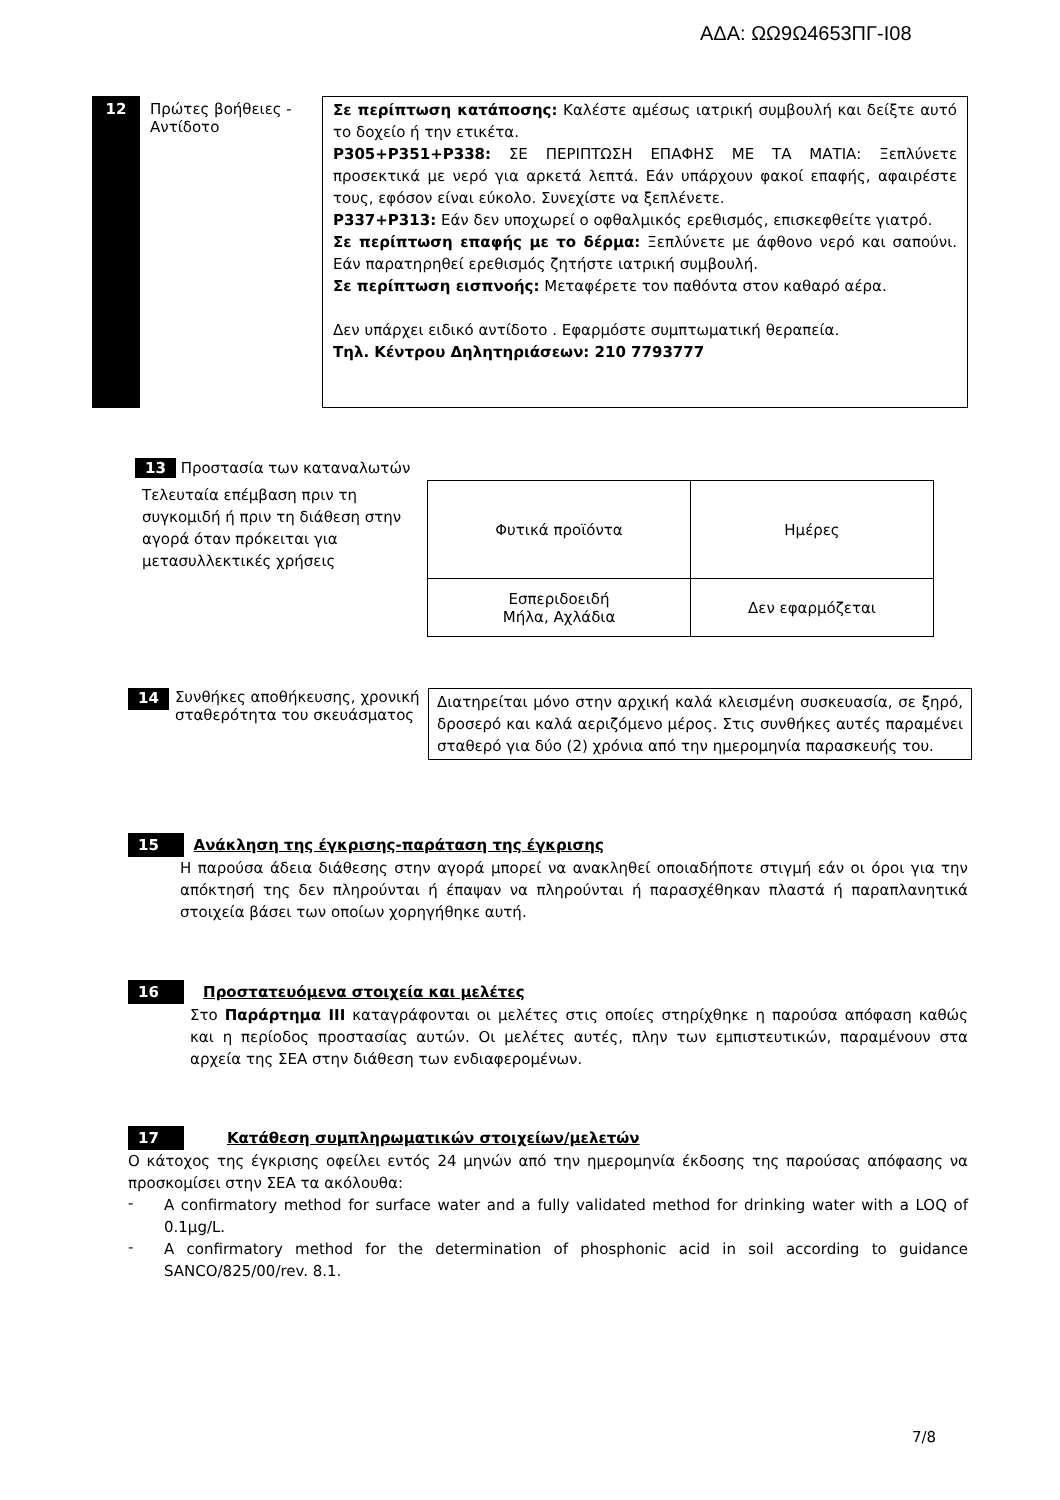ΑΔΑ: ΩΩ9Ω4653ΠΓ-Ι08
12
Πρώτες βοήθειες - Αντίδοτο
Σε περίπτωση κατάποσης: Καλέστε αμέσως ιατρική συμβουλή και δείξτε αυτό το δοχείο ή την ετικέτα.
P305+P351+P338: ΣΕ ΠΕΡΙΠΤΩΣΗ ΕΠΑΦΗΣ ΜΕ ΤΑ ΜΑΤΙΑ: Ξεπλύνετε προσεκτικά με νερό για αρκετά λεπτά. Εάν υπάρχουν φακοί επαφής, αφαιρέστε τους, εφόσον είναι εύκολο. Συνεχίστε να ξεπλένετε.
P337+P313: Εάν δεν υποχωρεί ο οφθαλμικός ερεθισμός, επισκεφθείτε γιατρό.
Σε περίπτωση επαφής με το δέρμα: Ξεπλύνετε με άφθονο νερό και σαπούνι. Εάν παρατηρηθεί ερεθισμός ζητήστε ιατρική συμβουλή.
Σε περίπτωση εισπνοής: Μεταφέρετε τον παθόντα στον καθαρό αέρα.
Δεν υπάρχει ειδικό αντίδοτο . Εφαρμόστε συμπτωματική θεραπεία.
Τηλ. Κέντρου Δηλητηριάσεων: 210 7793777
13 Προστασία των καταναλωτών
Τελευταία επέμβαση πριν τη συγκομιδή ή πριν τη διάθεση στην αγορά όταν πρόκειται για μετασυλλεκτικές χρήσεις
| Φυτικά προϊόντα | Ημέρες |
| --- | --- |
| Εσπεριδοειδή Μήλα, Αχλάδια | Δεν εφαρμόζεται |
14 Συνθήκες αποθήκευσης, χρονική σταθερότητα του σκευάσματος
Διατηρείται μόνο στην αρχική καλά κλεισμένη συσκευασία, σε ξηρό, δροσερό και καλά αεριζόμενο μέρος. Στις συνθήκες αυτές παραμένει σταθερό για δύο (2) χρόνια από την ημερομηνία παρασκευής του.
15 Ανάκληση της έγκρισης-παράταση της έγκρισης
Η παρούσα άδεια διάθεσης στην αγορά μπορεί να ανακληθεί οποιαδήποτε στιγμή εάν οι όροι για την απόκτησή της δεν πληρούνται ή έπαψαν να πληρούνται ή παρασχέθηκαν πλαστά ή παραπλανητικά στοιχεία βάσει των οποίων χορηγήθηκε αυτή.
16 Προστατευόμενα στοιχεία και μελέτες
Στο Παράρτημα ΙΙΙ καταγράφονται οι μελέτες στις οποίες στηρίχθηκε η παρούσα απόφαση καθώς και η περίοδος προστασίας αυτών. Οι μελέτες αυτές, πλην των εμπιστευτικών, παραμένουν στα αρχεία της ΣΕΑ στην διάθεση των ενδιαφερομένων.
17 Κατάθεση συμπληρωματικών στοιχείων/μελετών
Ο κάτοχος της έγκρισης οφείλει εντός 24 μηνών από την ημερομηνία έκδοσης της παρούσας απόφασης να προσκομίσει στην ΣΕΑ τα ακόλουθα:
-
A confirmatory method for surface water and a fully validated method for drinking water with a LOQ of 0.1μg/L.
-
A confirmatory method for the determination of phosphonic acid in soil according to guidance SANCO/825/00/rev. 8.1.
7/8